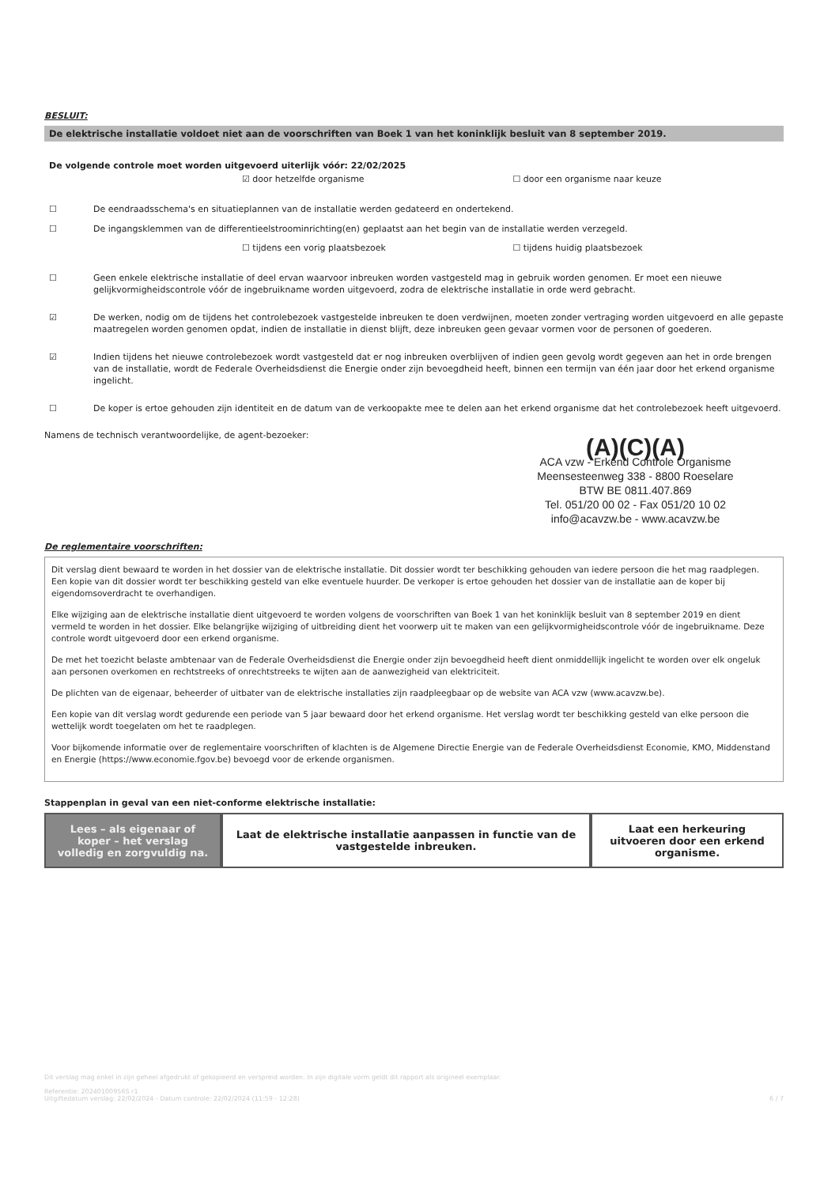BESLUIT:
De elektrische installatie voldoet niet aan de voorschriften van Boek 1 van het koninklijk besluit van 8 september 2019.
De volgende controle moet worden uitgevoerd uiterlijk vóór: 22/02/2025
☑ door hetzelfde organisme ☐ door een organisme naar keuze
☐ De eendraadsschema's en situatieplannen van de installatie werden gedateerd en ondertekend.
☐ De ingangsklemmen van de differentieelstroominrichting(en) geplaatst aan het begin van de installatie werden verzegeld.
☐ tijdens een vorig plaatsbezoek ☐ tijdens huidig plaatsbezoek
☐ Geen enkele elektrische installatie of deel ervan waarvoor inbreuken worden vastgesteld mag in gebruik worden genomen. Er moet een nieuwe gelijkvormigheidscontrole vóór de ingebruikname worden uitgevoerd, zodra de elektrische installatie in orde werd gebracht.
☑ De werken, nodig om de tijdens het controlebezoek vastgestelde inbreuken te doen verdwijnen, moeten zonder vertraging worden uitgevoerd en alle gepaste maatregelen worden genomen opdat, indien de installatie in dienst blijft, deze inbreuken geen gevaar vormen voor de personen of goederen.
☑ Indien tijdens het nieuwe controlebezoek wordt vastgesteld dat er nog inbreuken overblijven of indien geen gevolg wordt gegeven aan het in orde brengen van de installatie, wordt de Federale Overheidsdienst die Energie onder zijn bevoegdheid heeft, binnen een termijn van één jaar door het erkend organisme ingelicht.
☐ De koper is ertoe gehouden zijn identiteit en de datum van de verkoopakte mee te delen aan het erkend organisme dat het controlebezoek heeft uitgevoerd.
Namens de technisch verantwoordelijke, de agent-bezoeker:
(A)(C)(A)
ACA vzw - Erkend Controle Organisme
Meensesteenweg 338 - 8800 Roeselare
BTW BE 0811.407.869
Tel. 051/20 00 02 - Fax 051/20 10 02
info@acavzw.be - www.acavzw.be
De reglementaire voorschriften:
Dit verslag dient bewaard te worden in het dossier van de elektrische installatie. Dit dossier wordt ter beschikking gehouden van iedere persoon die het mag raadplegen. Een kopie van dit dossier wordt ter beschikking gesteld van elke eventuele huurder. De verkoper is ertoe gehouden het dossier van de installatie aan de koper bij eigendomsoverdracht te overhandigen.
Elke wijziging aan de elektrische installatie dient uitgevoerd te worden volgens de voorschriften van Boek 1 van het koninklijk besluit van 8 september 2019 en dient vermeld te worden in het dossier. Elke belangrijke wijziging of uitbreiding dient het voorwerp uit te maken van een gelijkvormigheidscontrole vóór de ingebruikname. Deze controle wordt uitgevoerd door een erkend organisme.
De met het toezicht belaste ambtenaar van de Federale Overheidsdienst die Energie onder zijn bevoegdheid heeft dient onmiddellijk ingelicht te worden over elk ongeluk aan personen overkomen en rechtstreeks of onrechtstreeks te wijten aan de aanwezigheid van elektriciteit.
De plichten van de eigenaar, beheerder of uitbater van de elektrische installaties zijn raadpleegbaar op de website van ACA vzw (www.acavzw.be).
Een kopie van dit verslag wordt gedurende een periode van 5 jaar bewaard door het erkend organisme. Het verslag wordt ter beschikking gesteld van elke persoon die wettelijk wordt toegelaten om het te raadplegen.
Voor bijkomende informatie over de reglementaire voorschriften of klachten is de Algemene Directie Energie van de Federale Overheidsdienst Economie, KMO, Middenstand en Energie (https://www.economie.fgov.be) bevoegd voor de erkende organismen.
Stappenplan in geval van een niet-conforme elektrische installatie:
Lees – als eigenaar of koper – het verslag volledig en zorgvuldig na.
Laat de elektrische installatie aanpassen in functie van de vastgestelde inbreuken.
Laat een herkeuring uitvoeren door een erkend organisme.
Dit verslag mag enkel in zijn geheel afgedrukt of gekopieerd en verspreid worden. In zijn digitale vorm geldt dit rapport als origineel exemplaar.
Referentie: 20240100956S r1
Uitgiftedatum verslag: 22/02/2024 - Datum controle: 22/02/2024 (11:59 - 12:28) 6 / 7